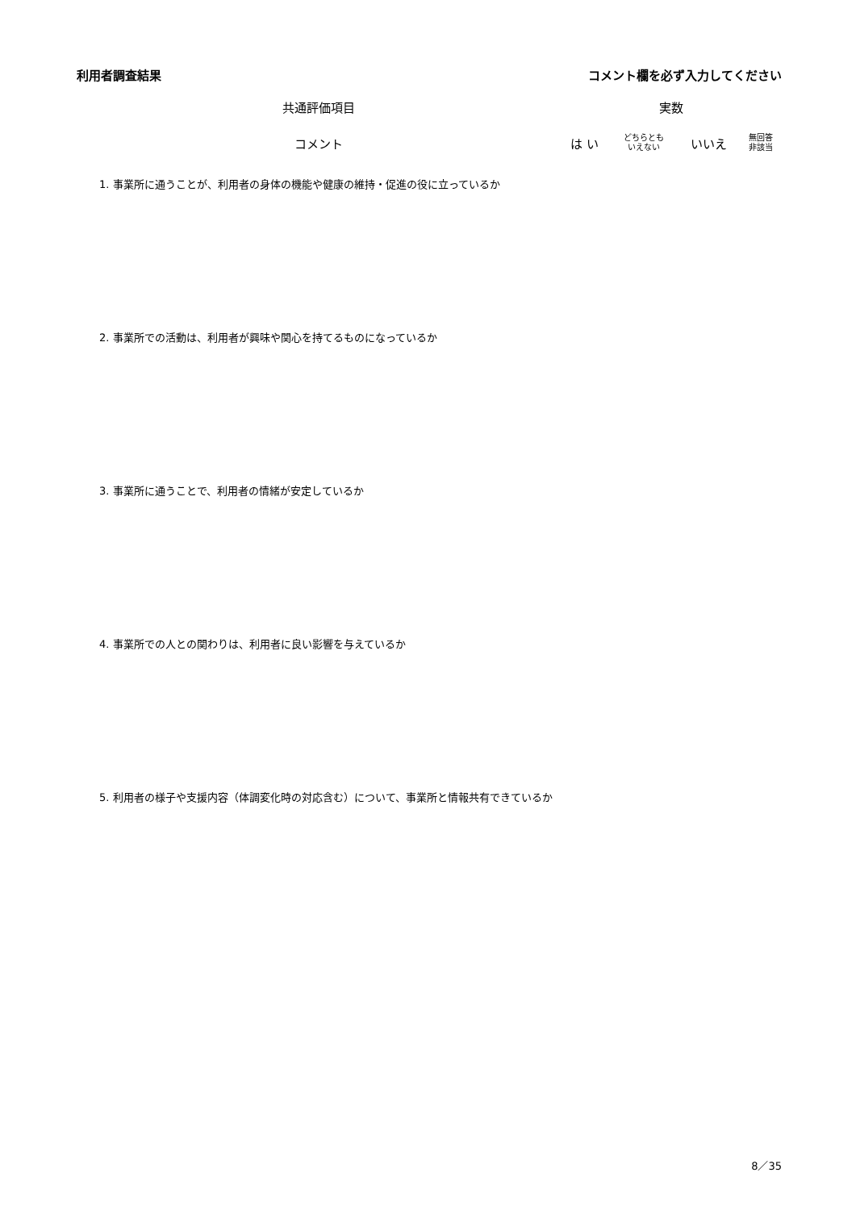利用者調査結果 コメント欄を必ず入力してください
| 共通評価項目 | 実数 | | | |
| --- | --- | --- | --- | --- |
| コメント | は い | どちらとも いえない | いいえ | 無回答 非該当 |
| 1. 事業所に通うことが、利用者の身体の機能や健康の維持・促進の役に立っているか | | | | |
| 2. 事業所での活動は、利用者が興味や関心を持てるものになっているか | | | | |
| 3. 事業所に通うことで、利用者の情緒が安定しているか | | | | |
| 4. 事業所での人との関わりは、利用者に良い影響を与えているか | | | | |
| 5. 利用者の様子や支援内容（体調変化時の対応含む）について、事業所と情報共有できているか | | | | |
8／35